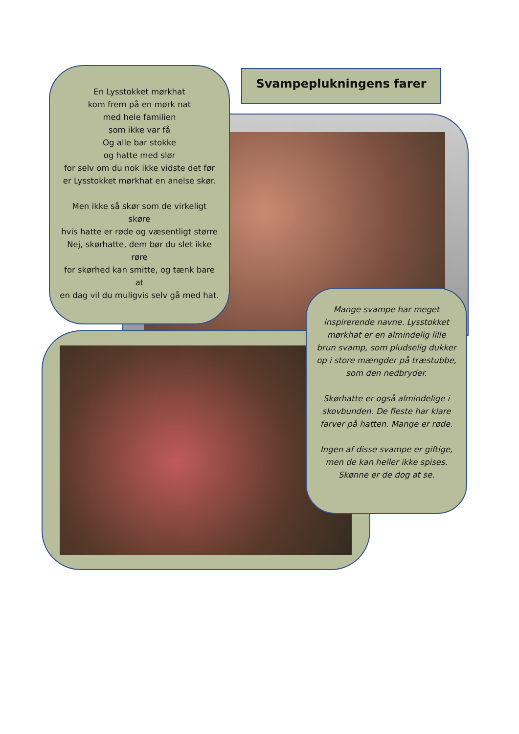Svampeplukningens farer
En Lysstokket mørkhat
kom frem på en mørk nat
med hele familien
som ikke var få
Og alle bar stokke
og hatte med slør
for selv om du nok ikke vidste det før
er Lysstokket mørkhat en anelse skør.
Men ikke så skør som de virkeligt
skøre
hvis hatte er røde og væsentligt større
Nej, skørhatte, dem bør du slet ikke
røre
for skørhed kan smitte, og tænk bare
at
en dag vil du muligvis selv gå med hat.
Mange svampe har meget inspirerende navne. Lysstokket mørkhat er en almindelig lille brun svamp, som pludselig dukker op i store mængder på træstubbe, som den nedbryder.
Skørhatte er også almindelige i skovbunden. De fleste har klare farver på hatten. Mange er røde.
Ingen af disse svampe er giftige, men de kan heller ikke spises. Skønne er de dog at se.